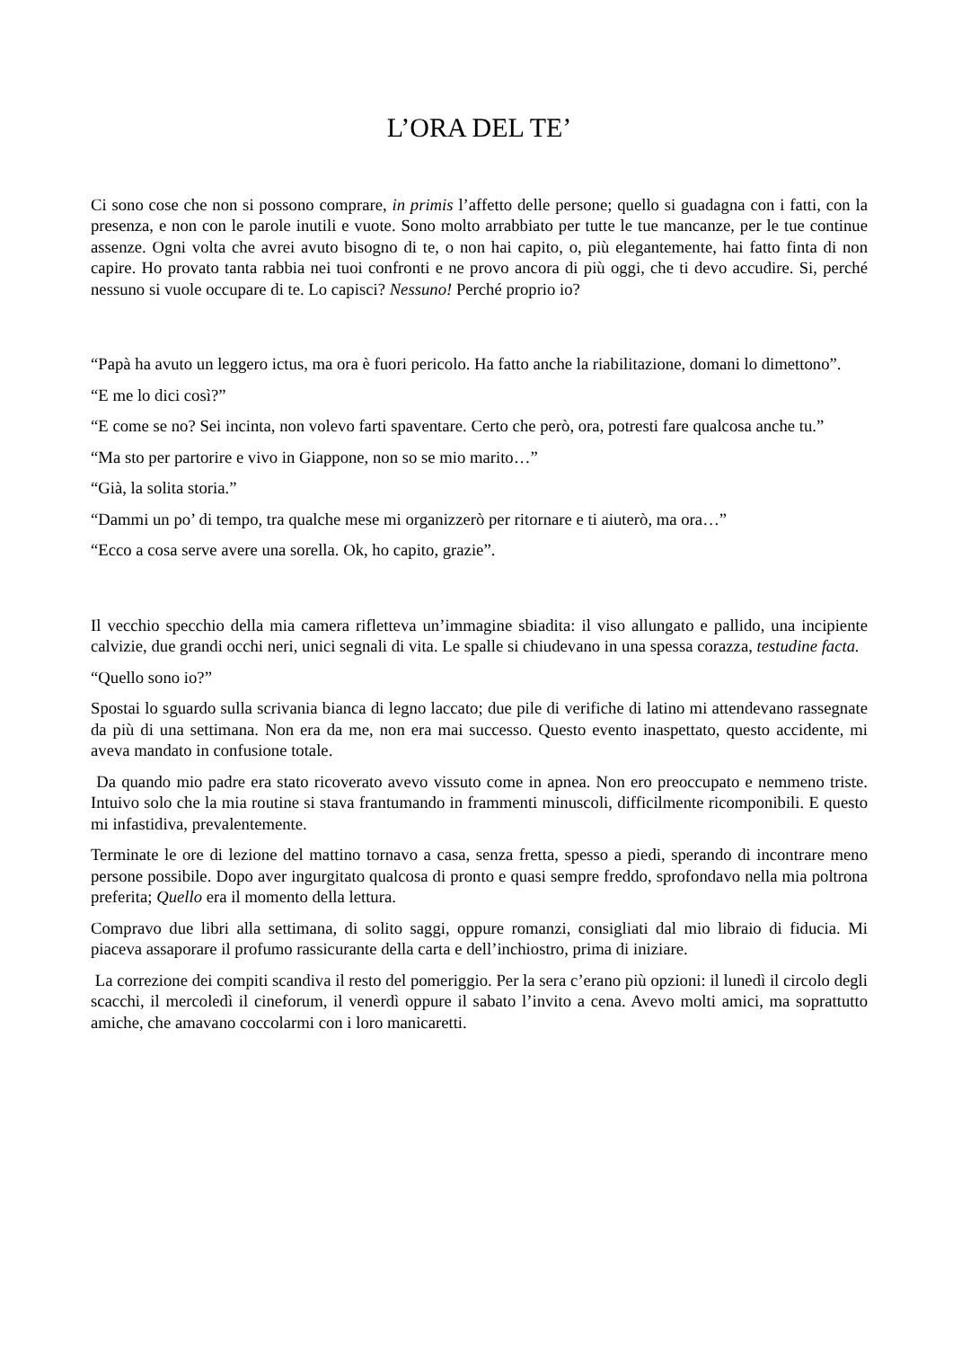L’ORA DEL TE’
Ci sono cose che non si possono comprare, in primis l’affetto delle persone; quello si guadagna con i fatti, con la presenza, e non con le parole inutili e vuote. Sono molto arrabbiato per tutte le tue mancanze, per le tue continue assenze. Ogni volta che avrei avuto bisogno di te, o non hai capito, o, più elegantemente, hai fatto finta di non capire. Ho provato tanta rabbia nei tuoi confronti e ne provo ancora di più oggi, che ti devo accudire. Si, perché nessuno si vuole occupare di te. Lo capisci? Nessuno! Perché proprio io?
“Papà ha avuto un leggero ictus, ma ora è fuori pericolo. Ha fatto anche la riabilitazione, domani lo dimettono”.
“E me lo dici così?”
“E come se no? Sei incinta, non volevo farti spaventare. Certo che però, ora, potresti fare qualcosa anche tu.”
“Ma sto per partorire e vivo in Giappone, non so se mio marito…”
“Già, la solita storia.”
“Dammi un po’ di tempo, tra qualche mese mi organizzerò per ritornare e ti aiuterò, ma ora…”
“Ecco a cosa serve avere una sorella. Ok, ho capito, grazie”.
Il vecchio specchio della mia camera rifletteva un’immagine sbiadita: il viso allungato e pallido, una incipiente calvizie, due grandi occhi neri, unici segnali di vita. Le spalle si chiudevano in una spessa corazza, testudine facta.
“Quello sono io?”
Spostai lo sguardo sulla scrivania bianca di legno laccato; due pile di verifiche di latino mi attendevano rassegnate da più di una settimana. Non era da me, non era mai successo. Questo evento inaspettato, questo accidente, mi aveva mandato in confusione totale.
Da quando mio padre era stato ricoverato avevo vissuto come in apnea. Non ero preoccupato e nemmeno triste. Intuivo solo che la mia routine si stava frantumando in frammenti minuscoli, difficilmente ricomponibili. E questo mi infastidiva, prevalentemente.
Terminate le ore di lezione del mattino tornavo a casa, senza fretta, spesso a piedi, sperando di incontrare meno persone possibile. Dopo aver ingurgitato qualcosa di pronto e quasi sempre freddo, sprofondavo nella mia poltrona preferita; Quello era il momento della lettura.
Compravo due libri alla settimana, di solito saggi, oppure romanzi, consigliati dal mio libraio di fiducia. Mi piaceva assaporare il profumo rassicurante della carta e dell’inchiostro, prima di iniziare.
La correzione dei compiti scandiva il resto del pomeriggio. Per la sera c’erano più opzioni: il lunedì il circolo degli scacchi, il mercoledì il cineforum, il venerdì oppure il sabato l’invito a cena. Avevo molti amici, ma soprattutto amiche, che amavano coccolarmi con i loro manicaretti.